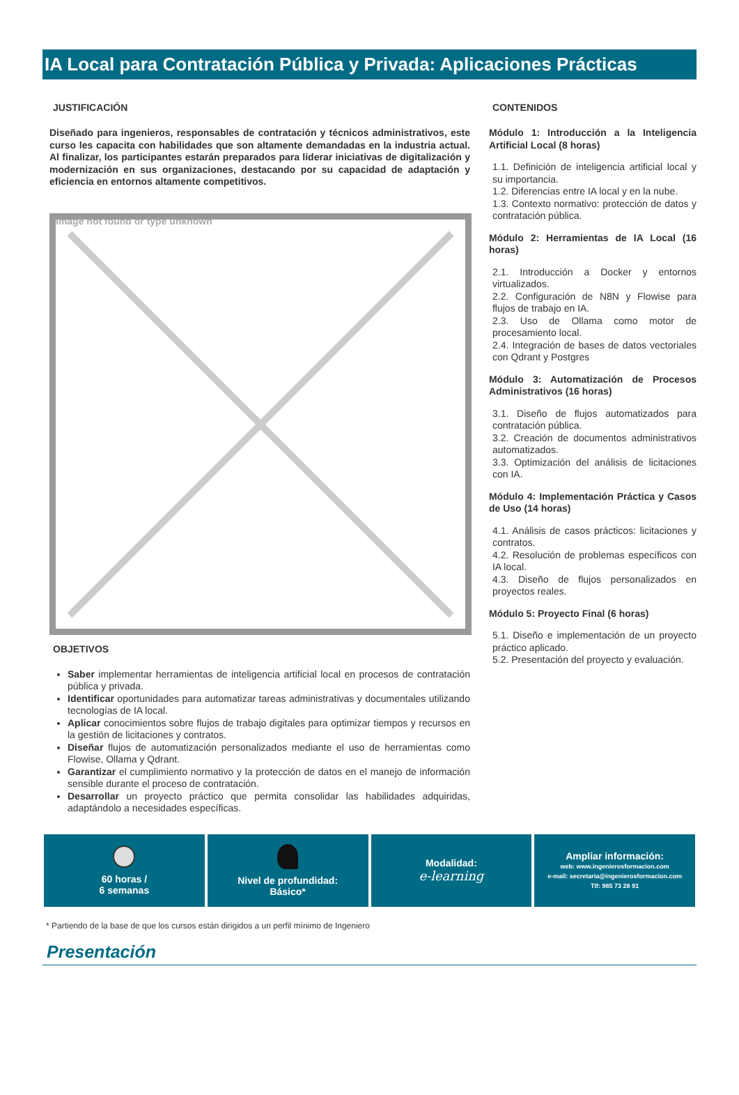IA Local para Contratación Pública y Privada: Aplicaciones Prácticas
JUSTIFICACIÓN
Diseñado para ingenieros, responsables de contratación y técnicos administrativos, este curso les capacita con habilidades que son altamente demandadas en la industria actual. Al finalizar, los participantes estarán preparados para liderar iniciativas de digitalización y modernización en sus organizaciones, destacando por su capacidad de adaptación y eficiencia en entornos altamente competitivos.
Image not found or type unknown
OBJETIVOS
Saber implementar herramientas de inteligencia artificial local en procesos de contratación pública y privada.
Identificar oportunidades para automatizar tareas administrativas y documentales utilizando tecnologías de IA local.
Aplicar conocimientos sobre flujos de trabajo digitales para optimizar tiempos y recursos en la gestión de licitaciones y contratos.
Diseñar flujos de automatización personalizados mediante el uso de herramientas como Flowise, Ollama y Qdrant.
Garantizar el cumplimiento normativo y la protección de datos en el manejo de información sensible durante el proceso de contratación.
Desarrollar un proyecto práctico que permita consolidar las habilidades adquiridas, adaptándolo a necesidades específicas.
CONTENIDOS
Módulo 1: Introducción a la Inteligencia Artificial Local (8 horas)
1.1. Definición de inteligencia artificial local y su importancia.
1.2. Diferencias entre IA local y en la nube.
1.3. Contexto normativo: protección de datos y contratación pública.
Módulo 2: Herramientas de IA Local (16 horas)
2.1. Introducción a Docker y entornos virtualizados.
2.2. Configuración de N8N y Flowise para flujos de trabajo en IA.
2.3. Uso de Ollama como motor de procesamiento local.
2.4. Integración de bases de datos vectoriales con Qdrant y Postgres
Módulo 3: Automatización de Procesos Administrativos (16 horas)
3.1. Diseño de flujos automatizados para contratación pública.
3.2. Creación de documentos administrativos automatizados.
3.3. Optimización del análisis de licitaciones con IA.
Módulo 4: Implementación Práctica y Casos de Uso (14 horas)
4.1. Análisis de casos prácticos: licitaciones y contratos.
4.2. Resolución de problemas específicos con IA local.
4.3. Diseño de flujos personalizados en proyectos reales.
Módulo 5: Proyecto Final (6 horas)
5.1. Diseño e implementación de un proyecto práctico aplicado.
5.2. Presentación del proyecto y evaluación.
60 horas /
6 semanas
Nivel de profundidad:
Básico*
Modalidad:
e-learning
Ampliar información:
web: www.ingenierosformacion.com
e-mail: secretaria@ingenierosformacion.com
Tlf: 985 73 28 91
* Partiendo de la base de que los cursos están dirigidos a un perfil mínimo de Ingeniero
Presentación